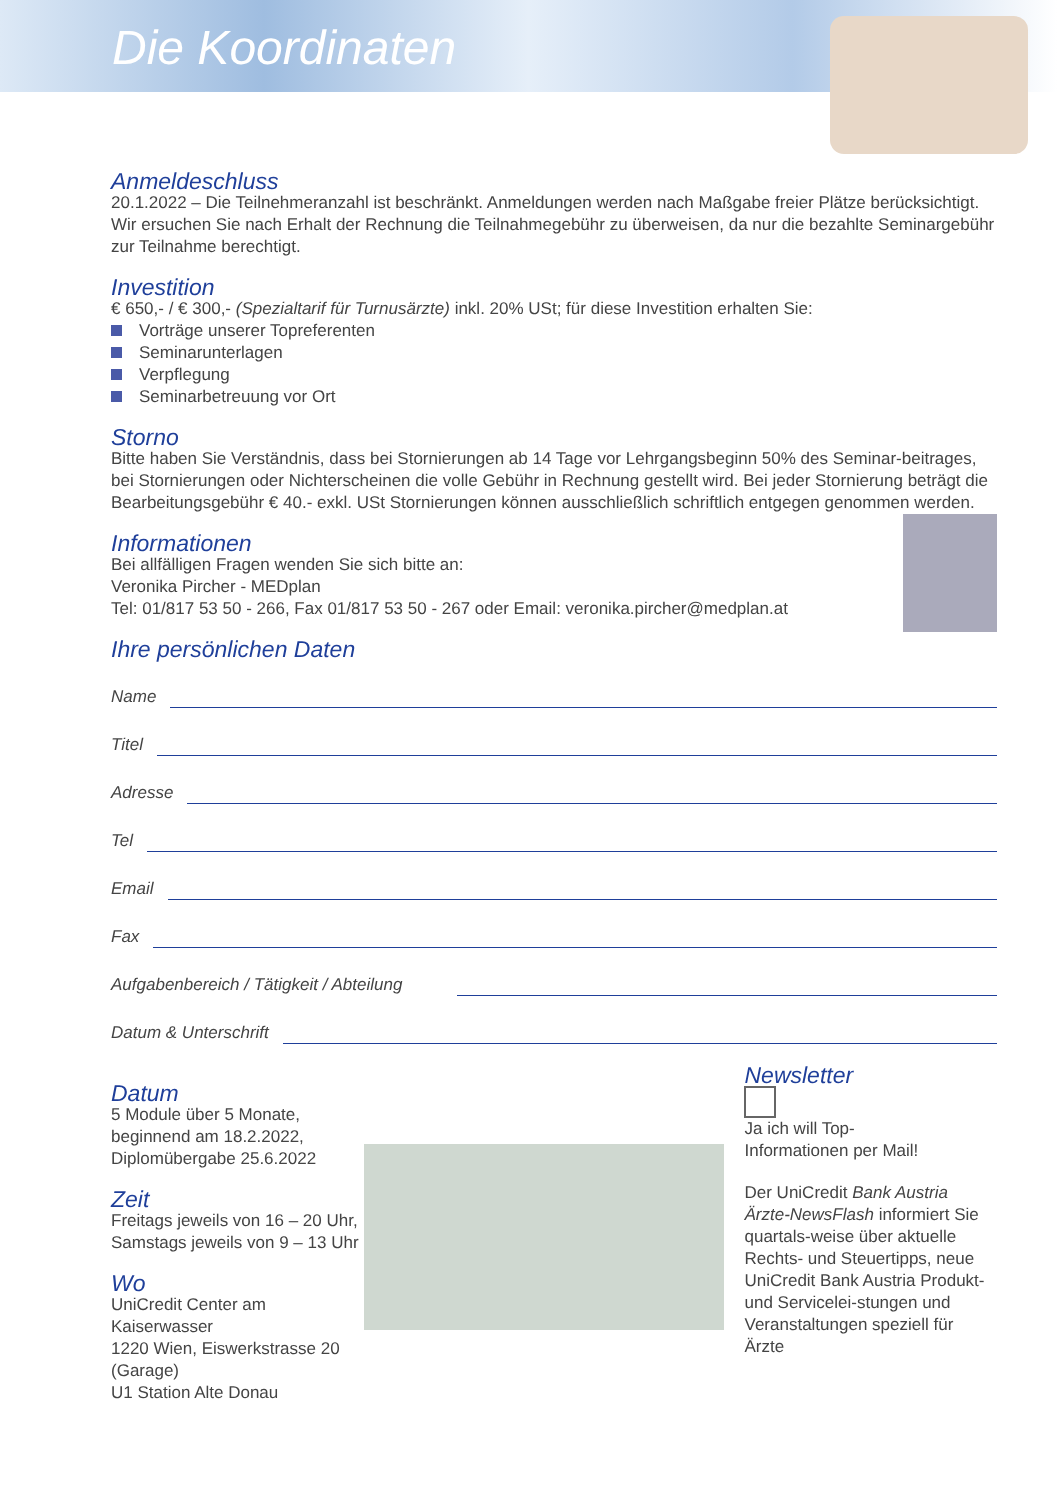Die Koordinaten
Anmeldeschluss
20.1.2022 – Die Teilnehmeranzahl ist beschränkt. Anmeldungen werden nach Maßgabe freier Plätze berücksichtigt. Wir ersuchen Sie nach Erhalt der Rechnung die Teilnahmegebühr zu überweisen, da nur die bezahlte Seminargebühr zur Teilnahme berechtigt.
Investition
€ 650,- / € 300,- (Spezialtarif für Turnusärzte) inkl. 20% USt; für diese Investition erhalten Sie:
Vorträge unserer Topreferenten
Seminarunterlagen
Verpflegung
Seminarbetreuung vor Ort
Storno
Bitte haben Sie Verständnis, dass bei Stornierungen ab 14 Tage vor Lehrgangsbeginn 50% des Seminar-beitrages, bei Stornierungen oder Nichterscheinen die volle Gebühr in Rechnung gestellt wird. Bei jeder Stornierung beträgt die Bearbeitungsgebühr € 40.- exkl. USt Stornierungen können ausschließlich schriftlich entgegen genommen werden.
Informationen
Bei allfälligen Fragen wenden Sie sich bitte an:
Veronika Pircher - MEDplan
Tel: 01/817 53 50 - 266, Fax 01/817 53 50 - 267 oder Email: veronika.pircher@medplan.at
Ihre persönlichen Daten
Name
Titel
Adresse
Tel
Email
Fax
Aufgabenbereich / Tätigkeit / Abteilung
Datum & Unterschrift
Datum
5 Module über 5 Monate, beginnend am 18.2.2022, Diplomübergabe 25.6.2022
Zeit
Freitags jeweils von 16 – 20 Uhr, Samstags jeweils von 9 – 13 Uhr
Wo
UniCredit Center am Kaiserwasser
1220 Wien, Eiswerkstrasse 20 (Garage)
U1 Station Alte Donau
Newsletter
Ja ich will Top-Informationen per Mail!
Der UniCredit Bank Austria Ärzte-NewsFlash informiert Sie quartals-weise über aktuelle Rechts- und Steuertipps, neue UniCredit Bank Austria Produkt- und Servicelei-stungen und Veranstaltungen speziell für Ärzte